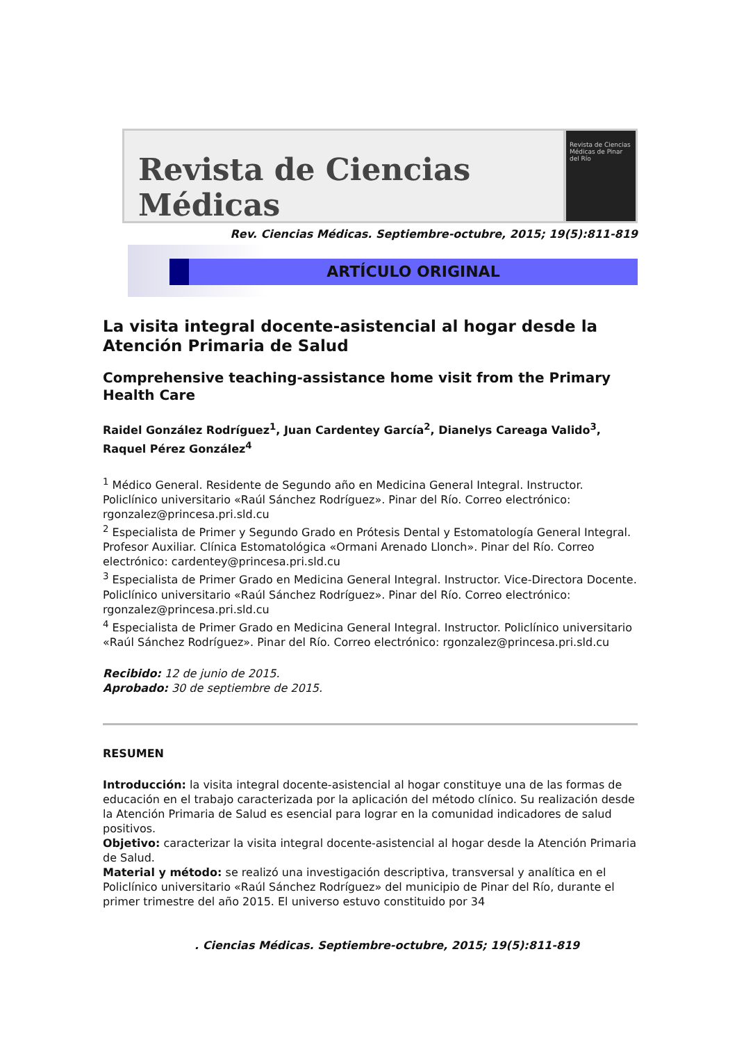Revista de Ciencias Médicas
Revista de Ciencias Médicas de Pinar del Río
Rev. Ciencias Médicas. Septiembre-octubre, 2015; 19(5):811-819
ARTÍCULO ORIGINAL
La visita integral docente-asistencial al hogar desde la Atención Primaria de Salud
Comprehensive teaching-assistance home visit from the Primary Health Care
Raidel González Rodríguez<sup>1</sup>, Juan Cardentey García<sup>2</sup>, Dianelys Careaga Valido<sup>3</sup>, Raquel Pérez González<sup>4</sup>
<sup>1</sup> Médico General. Residente de Segundo año en Medicina General Integral. Instructor. Policlínico universitario «Raúl Sánchez Rodríguez». Pinar del Río. Correo electrónico: rgonzalez@princesa.pri.sld.cu
<sup>2</sup> Especialista de Primer y Segundo Grado en Prótesis Dental y Estomatología General Integral. Profesor Auxiliar. Clínica Estomatológica «Ormani Arenado Llonch». Pinar del Río. Correo electrónico: cardentey@princesa.pri.sld.cu
<sup>3</sup> Especialista de Primer Grado en Medicina General Integral. Instructor. Vice-Directora Docente. Policlínico universitario «Raúl Sánchez Rodríguez». Pinar del Río. Correo electrónico: rgonzalez@princesa.pri.sld.cu
<sup>4</sup> Especialista de Primer Grado en Medicina General Integral. Instructor. Policlínico universitario «Raúl Sánchez Rodríguez». Pinar del Río. Correo electrónico: rgonzalez@princesa.pri.sld.cu
Recibido: 12 de junio de 2015.
Aprobado: 30 de septiembre de 2015.
RESUMEN
Introducción: la visita integral docente-asistencial al hogar constituye una de las formas de educación en el trabajo caracterizada por la aplicación del método clínico. Su realización desde la Atención Primaria de Salud es esencial para lograr en la comunidad indicadores de salud positivos.
Objetivo: caracterizar la visita integral docente-asistencial al hogar desde la Atención Primaria de Salud.
Material y método: se realizó una investigación descriptiva, transversal y analítica en el Policlínico universitario «Raúl Sánchez Rodríguez» del municipio de Pinar del Río, durante el primer trimestre del año 2015. El universo estuvo constituido por 34
. Ciencias Médicas. Septiembre-octubre, 2015; 19(5):811-819